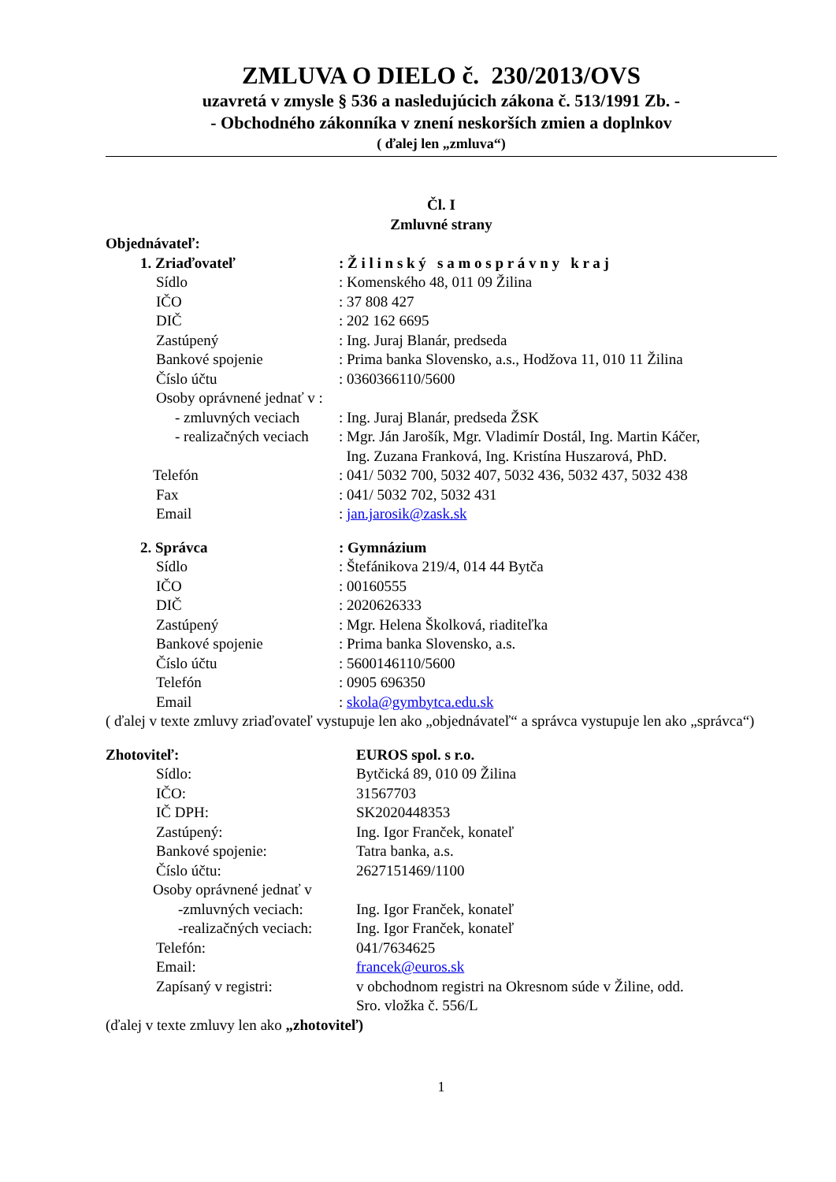ZMLUVA O DIELO č. 230/2013/OVS
uzavretá v zmysle § 536 a nasledujúcich zákona č. 513/1991 Zb. -
- Obchodného zákonníka v znení neskorších zmien a doplnkov
( ďalej len „zmluva“)
Čl. I
Zmluvné strany
Objednávateľ:
1. Zriaďovateľ : Ž i l i n s k ý s a m o s p r á v n y k r a j
Sídlo : Komenského 48, 011 09 Žilina
IČO : 37 808 427
DIČ : 202 162 6695
Zastúpený : Ing. Juraj Blanár, predseda
Bankové spojenie : Prima banka Slovensko, a.s., Hodžova 11, 010 11 Žilina
Číslo účtu : 0360366110/5600
Osoby oprávnené jednať v :
- zmluvných veciach : Ing. Juraj Blanár, predseda ŽSK
- realizačných veciach : Mgr. Ján Jarošík, Mgr. Vladimír Dostál, Ing. Martin Káčer,
Ing. Zuzana Franková, Ing. Kristína Huszarová, PhD.
Telefón : 041/ 5032 700, 5032 407, 5032 436, 5032 437, 5032 438
Fax : 041/ 5032 702, 5032 431
Email : jan.jarosik@zask.sk
2. Správca : Gymnázium
Sídlo : Štefánikova 219/4, 014 44 Bytča
IČO : 00160555
DIČ : 2020626333
Zastúpený : Mgr. Helena Školková, riaditeľka
Bankové spojenie : Prima banka Slovensko, a.s.
Číslo účtu : 5600146110/5600
Telefón : 0905 696350
Email : skola@gymbytca.edu.sk
( ďalej v texte zmluvy zriaďovateľ vystupuje len ako „objednávateľ“ a správca vystupuje len ako „správca“)
Zhotoviteľ: EUROS spol. s r.o.
Sídlo: Bytčická 89, 010 09 Žilina
IČO: 31567703
IČ DPH: SK2020448353
Zastúpený: Ing. Igor Franček, konateľ
Bankové spojenie: Tatra banka, a.s.
Číslo účtu: 2627151469/1100
Osoby oprávnené jednať v
-zmluvných veciach: Ing. Igor Franček, konateľ
-realizačných veciach: Ing. Igor Franček, konateľ
Telefón: 041/7634625
Email: francek@euros.sk
Zapísaný v registri: v obchodnom registri na Okresnom súde v Žiline, odd.
Sro. vložka č. 556/L
(ďalej v texte zmluvy len ako „zhotoviteľ)
1